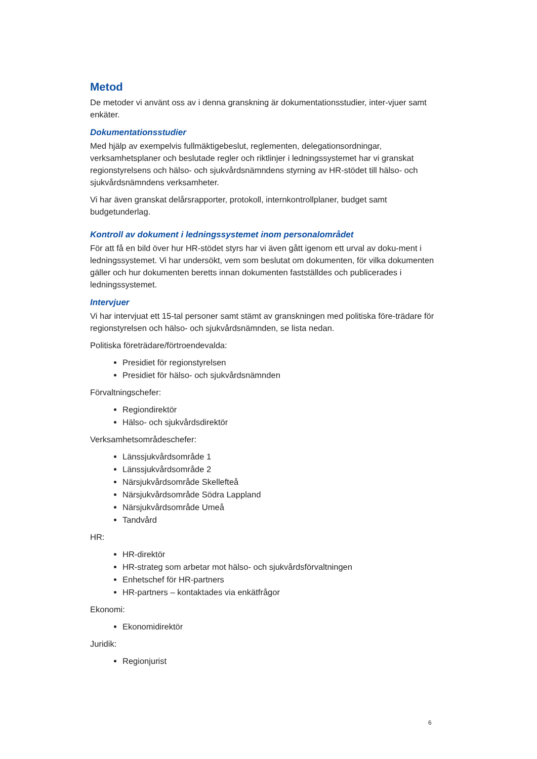Metod
De metoder vi använt oss av i denna granskning är dokumentationsstudier, inter-vjuer samt enkäter.
Dokumentationsstudier
Med hjälp av exempelvis fullmäktigebeslut, reglementen, delegationsordningar, verksamhetsplaner och beslutade regler och riktlinjer i ledningssystemet har vi granskat regionstyrelsens och hälso- och sjukvårdsnämndens styrning av HR-stödet till hälso- och sjukvårdsnämndens verksamheter.
Vi har även granskat delårsrapporter, protokoll, internkontrollplaner, budget samt budgetunderlag.
Kontroll av dokument i ledningssystemet inom personalområdet
För att få en bild över hur HR-stödet styrs har vi även gått igenom ett urval av doku-ment i ledningssystemet. Vi har undersökt, vem som beslutat om dokumenten, för vilka dokumenten gäller och hur dokumenten beretts innan dokumenten fastställdes och publicerades i ledningssystemet.
Intervjuer
Vi har intervjuat ett 15-tal personer samt stämt av granskningen med politiska före-trädare för regionstyrelsen och hälso- och sjukvårdsnämnden, se lista nedan.
Politiska företrädare/förtroendevalda:
Presidiet för regionstyrelsen
Presidiet för hälso- och sjukvårdsnämnden
Förvaltningschefer:
Regiondirektör
Hälso- och sjukvårdsdirektör
Verksamhetsområdeschefer:
Länssjukvårdsområde 1
Länssjukvårdsområde 2
Närsjukvårdsområde Skellefteå
Närsjukvårdsområde Södra Lappland
Närsjukvårdsområde Umeå
Tandvård
HR:
HR-direktör
HR-strateg som arbetar mot hälso- och sjukvårdsförvaltningen
Enhetschef för HR-partners
HR-partners – kontaktades via enkätfrågor
Ekonomi:
Ekonomidirektör
Juridik:
Regionjurist
6